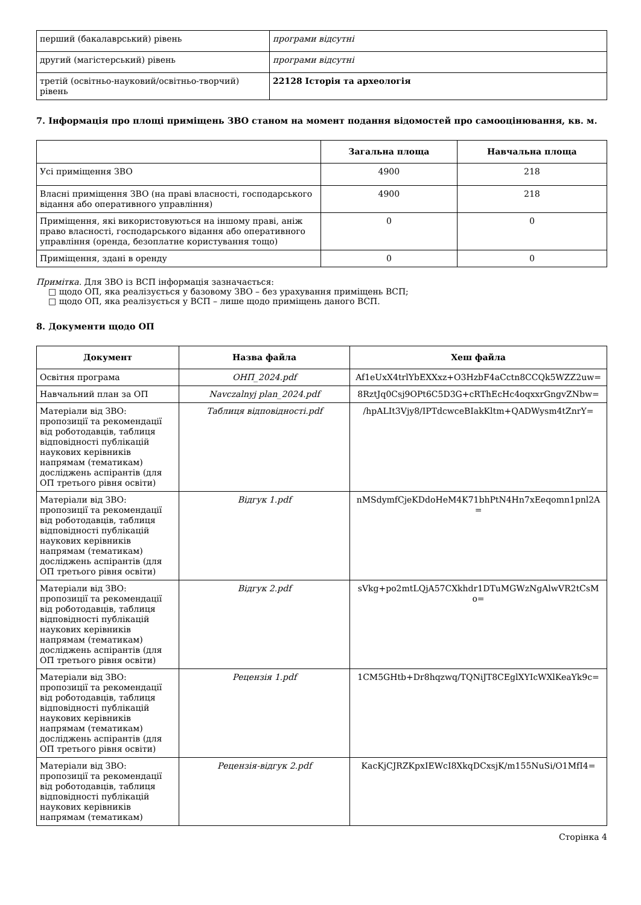| перший (бакалаврський) рівень | програми відсутні |
| другий (магістерський) рівень | програми відсутні |
| третій (освітньо-науковий/освітньо-творчий) рівень | 22128 Історія та археологія |
7. Інформація про площі приміщень ЗВО станом на момент подання відомостей про самооцінювання, кв. м.
| | Загальна площа | Навчальна площа |
| --- | --- | --- |
| Усі приміщення ЗВО | 4900 | 218 |
| Власні приміщення ЗВО (на праві власності, господарського відання або оперативного управління) | 4900 | 218 |
| Приміщення, які використовуються на іншому праві, аніж право власності, господарського відання або оперативного управління (оренда, безоплатне користування тощо) | 0 | 0 |
| Приміщення, здані в оренду | 0 | 0 |
Примітка. Для ЗВО із ВСП інформація зазначається:
□ щодо ОП, яка реалізується у базовому ЗВО – без урахування приміщень ВСП;
□ щодо ОП, яка реалізується у ВСП – лише щодо приміщень даного ВСП.
8. Документи щодо ОП
| Документ | Назва файла | Хеш файла |
| --- | --- | --- |
| Освітня програма | ОНП_2024.pdf | Af1eUxX4trlYbEXXxz+O3HzbF4aCctn8CCQk5WZZ2uw= |
| Навчальний план за ОП | Navczalnyj plan_2024.pdf | 8RztJq0Csj9OPt6C5D3G+cRThEcHc4oqxxrGngvZNbw= |
| Матеріали від ЗВО: пропозиції та рекомендації від роботодавців, таблиця відповідності публікацій наукових керівників напрямам (тематикам) досліджень аспірантів (для ОП третього рівня освіти) | Таблиця відповідності.pdf | /hpALIt3Vjy8/IPTdcwceBIakKltm+QADWysm4tZnrY= |
| Матеріали від ЗВО: пропозиції та рекомендації від роботодавців, таблиця відповідності публікацій наукових керівників напрямам (тематикам) досліджень аспірантів (для ОП третього рівня освіти) | Відгук 1.pdf | nMSdymfCjeKDdoHeM4K71bhPtN4Hn7xEeqomn1pnl2A = |
| Матеріали від ЗВО: пропозиції та рекомендації від роботодавців, таблиця відповідності публікацій наукових керівників напрямам (тематикам) досліджень аспірантів (для ОП третього рівня освіти) | Відгук 2.pdf | sVkg+po2mtLQjA57CXkhdr1DTuMGWzNgAlwVR2tCsM o= |
| Матеріали від ЗВО: пропозиції та рекомендації від роботодавців, таблиця відповідності публікацій наукових керівників напрямам (тематикам) досліджень аспірантів (для ОП третього рівня освіти) | Рецензія 1.pdf | 1CM5GHtb+Dr8hqzwq/TQNiJT8CEglXYIcWXlKeaYk9c= |
| Матеріали від ЗВО: пропозиції та рекомендації від роботодавців, таблиця відповідності публікацій наукових керівників напрямам (тематикам) | Рецензія-відгук 2.pdf | KacKjCJRZKpxIEWcI8XkqDCxsjK/m155NuSi/O1MfI4= |
Сторінка 4